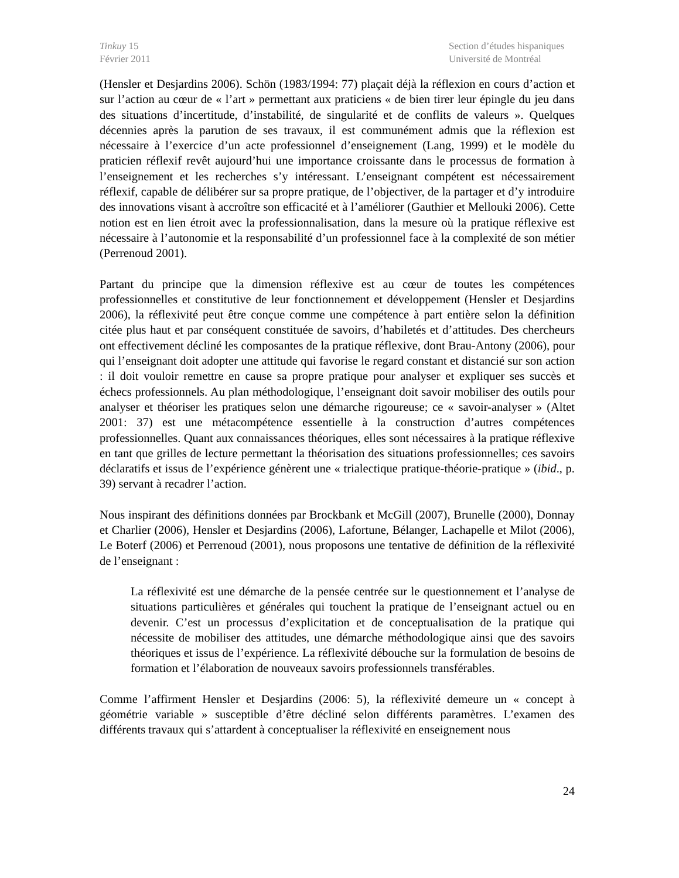Tinkuy 15
Février 2011
Section d’études hispaniques
Université de Montréal
(Hensler et Desjardins 2006). Schön (1983/1994: 77) plaçait déjà la réflexion en cours d’action et sur l’action au cœur de « l’art » permettant aux praticiens « de bien tirer leur épingle du jeu dans des situations d’incertitude, d’instabilité, de singularité et de conflits de valeurs ». Quelques décennies après la parution de ses travaux, il est communément admis que la réflexion est nécessaire à l’exercice d’un acte professionnel d’enseignement (Lang, 1999) et le modèle du praticien réflexif revêt aujourd’hui une importance croissante dans le processus de formation à l’enseignement et les recherches s’y intéressant. L’enseignant compétent est nécessairement réflexif, capable de délibérer sur sa propre pratique, de l’objectiver, de la partager et d’y introduire des innovations visant à accroître son efficacité et à l’améliorer (Gauthier et Mellouki 2006). Cette notion est en lien étroit avec la professionnalisation, dans la mesure où la pratique réflexive est nécessaire à l’autonomie et la responsabilité d’un professionnel face à la complexité de son métier (Perrenoud 2001).
Partant du principe que la dimension réflexive est au cœur de toutes les compétences professionnelles et constitutive de leur fonctionnement et développement (Hensler et Desjardins 2006), la réflexivité peut être conçue comme une compétence à part entière selon la définition citée plus haut et par conséquent constituée de savoirs, d’habiletés et d’attitudes. Des chercheurs ont effectivement décliné les composantes de la pratique réflexive, dont Brau-Antony (2006), pour qui l’enseignant doit adopter une attitude qui favorise le regard constant et distancié sur son action : il doit vouloir remettre en cause sa propre pratique pour analyser et expliquer ses succès et échecs professionnels. Au plan méthodologique, l’enseignant doit savoir mobiliser des outils pour analyser et théoriser les pratiques selon une démarche rigoureuse; ce « savoir-analyser » (Altet 2001: 37) est une métacompétence essentielle à la construction d’autres compétences professionnelles. Quant aux connaissances théoriques, elles sont nécessaires à la pratique réflexive en tant que grilles de lecture permettant la théorisation des situations professionnelles; ces savoirs déclaratifs et issus de l’expérience génèrent une « trialectique pratique-théorie-pratique » (ibid., p. 39) servant à recadrer l’action.
Nous inspirant des définitions données par Brockbank et McGill (2007), Brunelle (2000), Donnay et Charlier (2006), Hensler et Desjardins (2006), Lafortune, Bélanger, Lachapelle et Milot (2006), Le Boterf (2006) et Perrenoud (2001), nous proposons une tentative de définition de la réflexivité de l’enseignant :
La réflexivité est une démarche de la pensée centrée sur le questionnement et l’analyse de situations particulières et générales qui touchent la pratique de l’enseignant actuel ou en devenir. C’est un processus d’explicitation et de conceptualisation de la pratique qui nécessite de mobiliser des attitudes, une démarche méthodologique ainsi que des savoirs théoriques et issus de l’expérience. La réflexivité débouche sur la formulation de besoins de formation et l’élaboration de nouveaux savoirs professionnels transférables.
Comme l’affirment Hensler et Desjardins (2006: 5), la réflexivité demeure un « concept à géométrie variable » susceptible d’être décliné selon différents paramètres. L’examen des différents travaux qui s’attardent à conceptualiser la réflexivité en enseignement nous
24